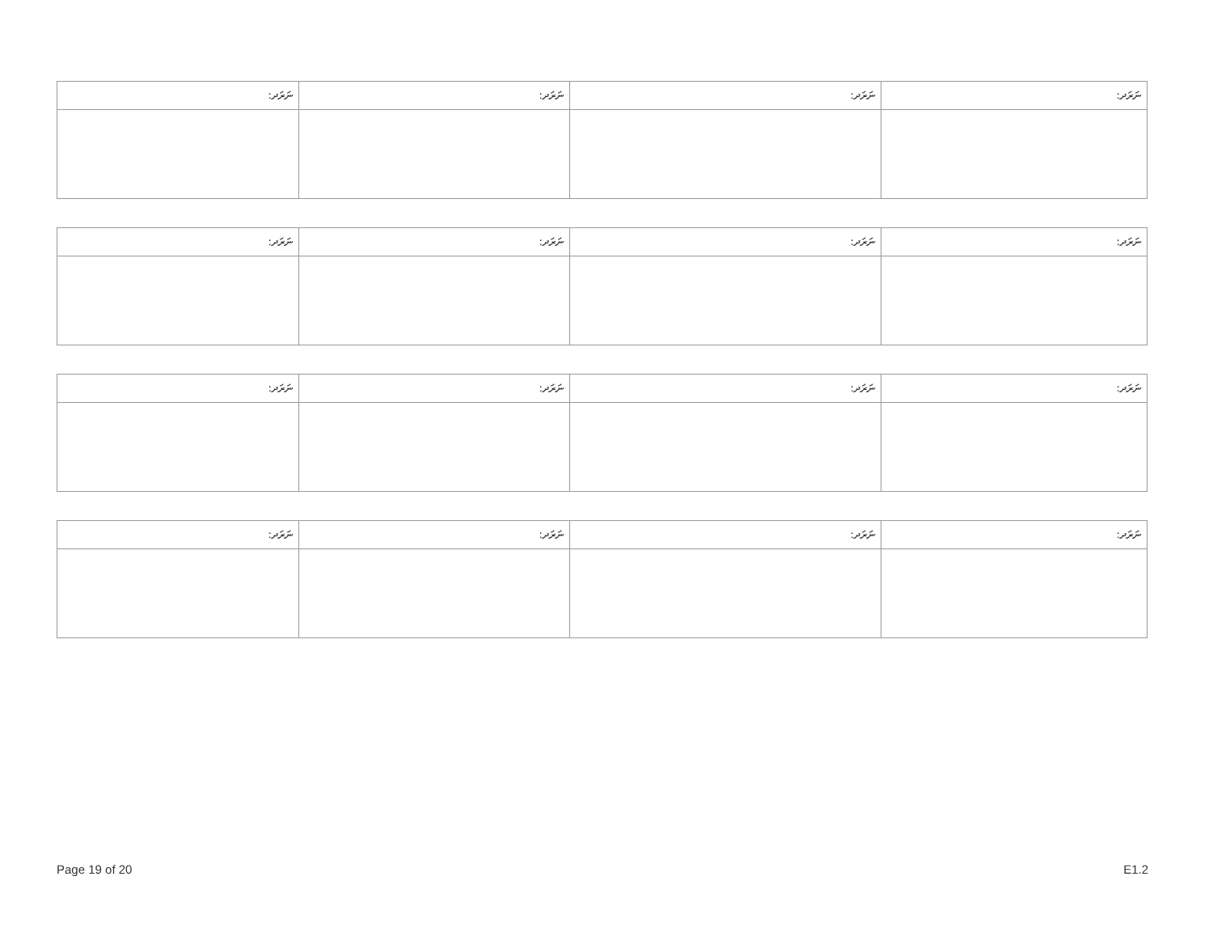| ނަރަދ: | ނަރަދ: | ނަރަދ: | ނަރަދ: |
| --- | --- | --- | --- |
| ނަރަދ: | ނަރަދ: | ނަރަދ: | ނަރަދ: |
| --- | --- | --- | --- |
| ނަރަދ: | ނަރަދ: | ނަރަދ: | ނަރަދ: |
| --- | --- | --- | --- |
| ނަރަދ: | ނަރަދ: | ނަރަދ: | ނަރަދ: |
| --- | --- | --- | --- |
Page 19 of 20 E1.2